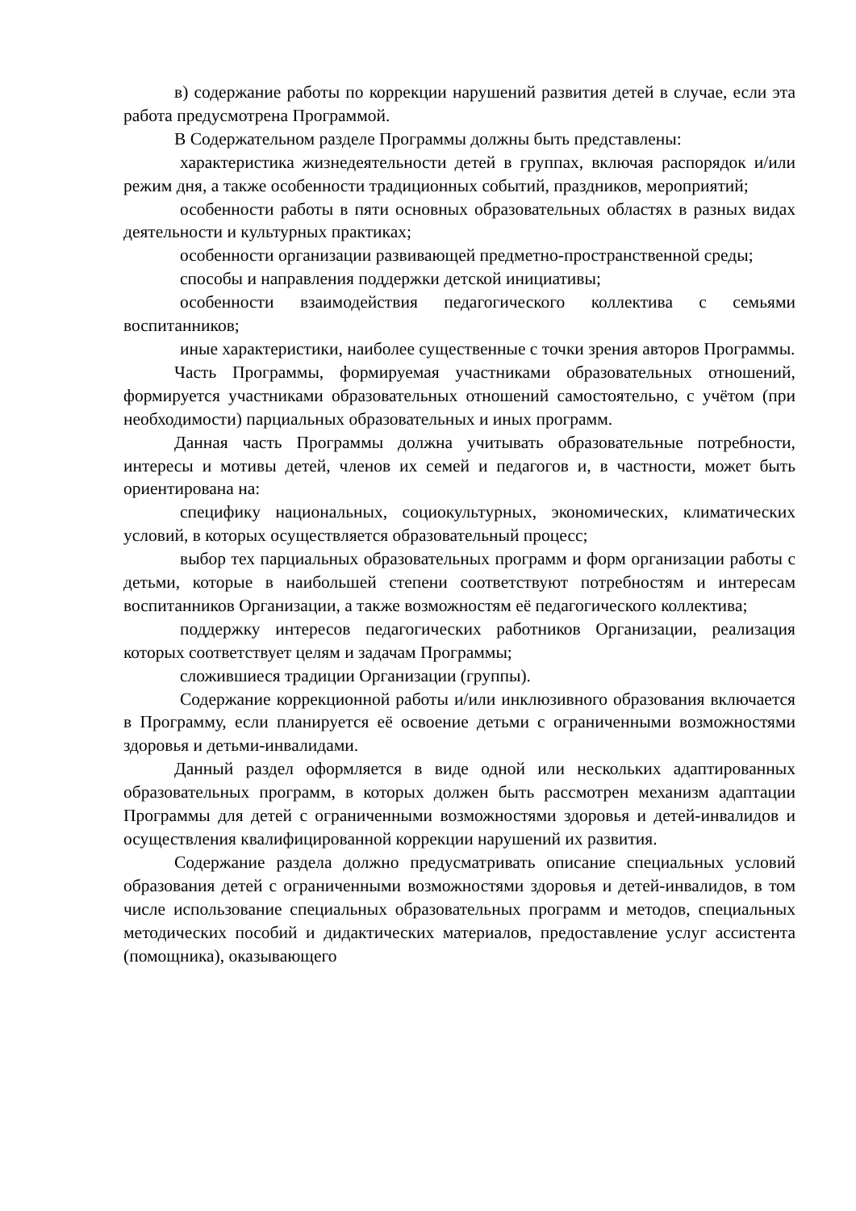в) содержание работы по коррекции нарушений развития детей в случае, если эта работа предусмотрена Программой.
В Содержательном разделе Программы должны быть представлены:
характеристика жизнедеятельности детей в группах, включая распорядок и/или режим дня, а также особенности традиционных событий, праздников, мероприятий;
особенности работы в пяти основных образовательных областях в разных видах деятельности и культурных практиках;
особенности организации развивающей предметно-пространственной среды;
способы и направления поддержки детской инициативы;
особенности взаимодействия педагогического коллектива с семьями воспитанников;
иные характеристики, наиболее существенные с точки зрения авторов Программы.
Часть Программы, формируемая участниками образовательных отношений, формируется участниками образовательных отношений самостоятельно, с учётом (при необходимости) парциальных образовательных и иных программ.
Данная часть Программы должна учитывать образовательные потребности, интересы и мотивы детей, членов их семей и педагогов и, в частности, может быть ориентирована на:
специфику национальных, социокультурных, экономических, климатических условий, в которых осуществляется образовательный процесс;
выбор тех парциальных образовательных программ и форм организации работы с детьми, которые в наибольшей степени соответствуют потребностям и интересам воспитанников Организации, а также возможностям её педагогического коллектива;
поддержку интересов педагогических работников Организации, реализация которых соответствует целям и задачам Программы;
сложившиеся традиции Организации (группы).
Содержание коррекционной работы и/или инклюзивного образования включается в Программу, если планируется её освоение детьми с ограниченными возможностями здоровья и детьми-инвалидами.
Данный раздел оформляется в виде одной или нескольких адаптированных образовательных программ, в которых должен быть рассмотрен механизм адаптации Программы для детей с ограниченными возможностями здоровья и детей-инвалидов и осуществления квалифицированной коррекции нарушений их развития.
Содержание раздела должно предусматривать описание специальных условий образования детей с ограниченными возможностями здоровья и детей-инвалидов, в том числе использование специальных образовательных программ и методов, специальных методических пособий и дидактических материалов, предоставление услуг ассистента (помощника), оказывающего